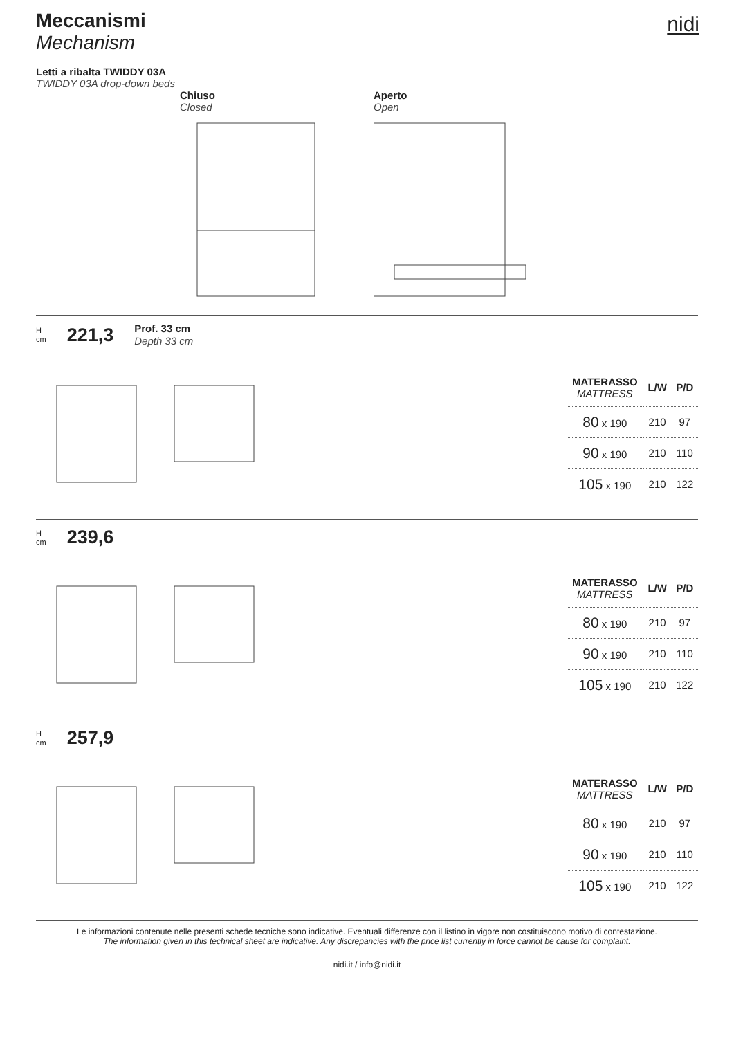Meccanismi
Mechanism
nidi
Letti a ribalta TWIDDY 03A
TWIDDY 03A drop-down beds
Chiuso
Closed
Aperto
Open
H
cm 221,3 Prof. 33 cm
Depth 33 cm
| MATERASSO MATTRESS | L/W | P/D |
| --- | --- | --- |
| 80 x 190 | 210 | 97 |
| 90 x 190 | 210 | 110 |
| 105 x 190 | 210 | 122 |
H
cm 239,6
| MATERASSO MATTRESS | L/W | P/D |
| --- | --- | --- |
| 80 x 190 | 210 | 97 |
| 90 x 190 | 210 | 110 |
| 105 x 190 | 210 | 122 |
H
cm 257,9
| MATERASSO MATTRESS | L/W | P/D |
| --- | --- | --- |
| 80 x 190 | 210 | 97 |
| 90 x 190 | 210 | 110 |
| 105 x 190 | 210 | 122 |
Le informazioni contenute nelle presenti schede tecniche sono indicative. Eventuali differenze con il listino in vigore non costituiscono motivo di contestazione.
The information given in this technical sheet are indicative. Any discrepancies with the price list currently in force cannot be cause for complaint.
nidi.it / info@nidi.it